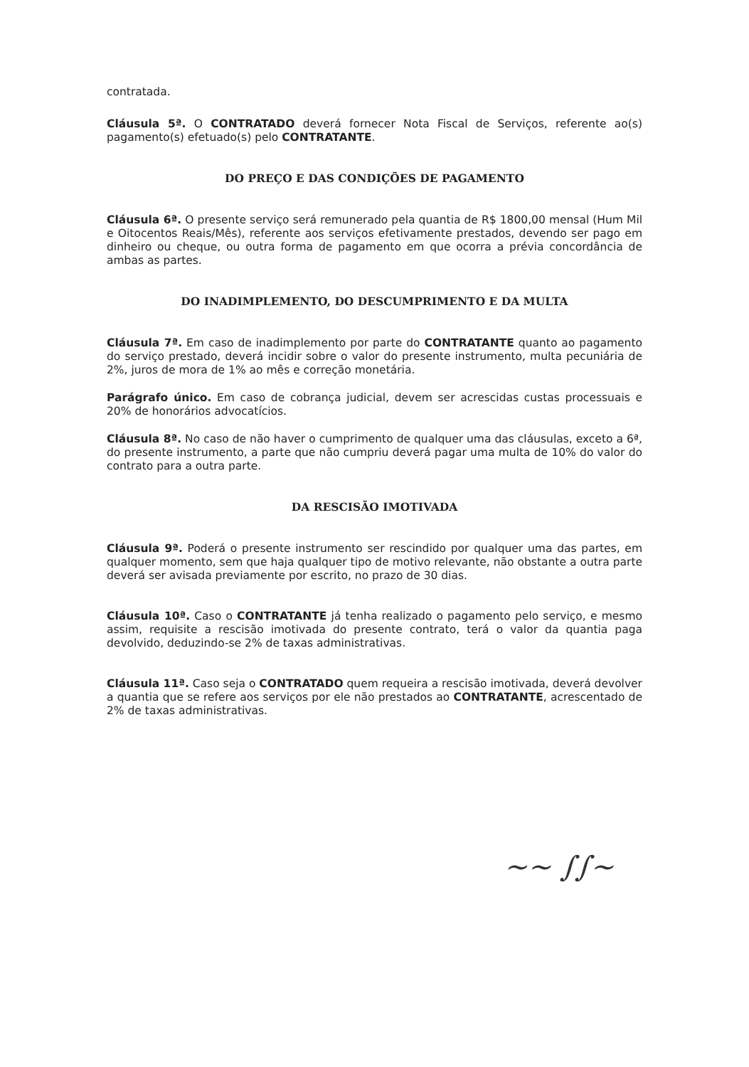contratada.
Cláusula 5ª. O CONTRATADO deverá fornecer Nota Fiscal de Serviços, referente ao(s) pagamento(s) efetuado(s) pelo CONTRATANTE.
DO PREÇO E DAS CONDIÇÕES DE PAGAMENTO
Cláusula 6ª. O presente serviço será remunerado pela quantia de R$ 1800,00 mensal (Hum Mil e Oitocentos Reais/Mês), referente aos serviços efetivamente prestados, devendo ser pago em dinheiro ou cheque, ou outra forma de pagamento em que ocorra a prévia concordância de ambas as partes.
DO INADIMPLEMENTO, DO DESCUMPRIMENTO E DA MULTA
Cláusula 7ª. Em caso de inadimplemento por parte do CONTRATANTE quanto ao pagamento do serviço prestado, deverá incidir sobre o valor do presente instrumento, multa pecuniária de 2%, juros de mora de 1% ao mês e correção monetária.
Parágrafo único. Em caso de cobrança judicial, devem ser acrescidas custas processuais e 20% de honorários advocatícios.
Cláusula 8ª. No caso de não haver o cumprimento de qualquer uma das cláusulas, exceto a 6ª, do presente instrumento, a parte que não cumpriu deverá pagar uma multa de 10% do valor do contrato para a outra parte.
DA RESCISÃO IMOTIVADA
Cláusula 9ª. Poderá o presente instrumento ser rescindido por qualquer uma das partes, em qualquer momento, sem que haja qualquer tipo de motivo relevante, não obstante a outra parte deverá ser avisada previamente por escrito, no prazo de 30 dias.
Cláusula 10ª. Caso o CONTRATANTE já tenha realizado o pagamento pelo serviço, e mesmo assim, requisite a rescisão imotivada do presente contrato, terá o valor da quantia paga devolvido, deduzindo-se 2% de taxas administrativas.
Cláusula 11ª. Caso seja o CONTRATADO quem requeira a rescisão imotivada, deverá devolver a quantia que se refere aos serviços por ele não prestados ao CONTRATANTE, acrescentado de 2% de taxas administrativas.
~~ ∫∫~